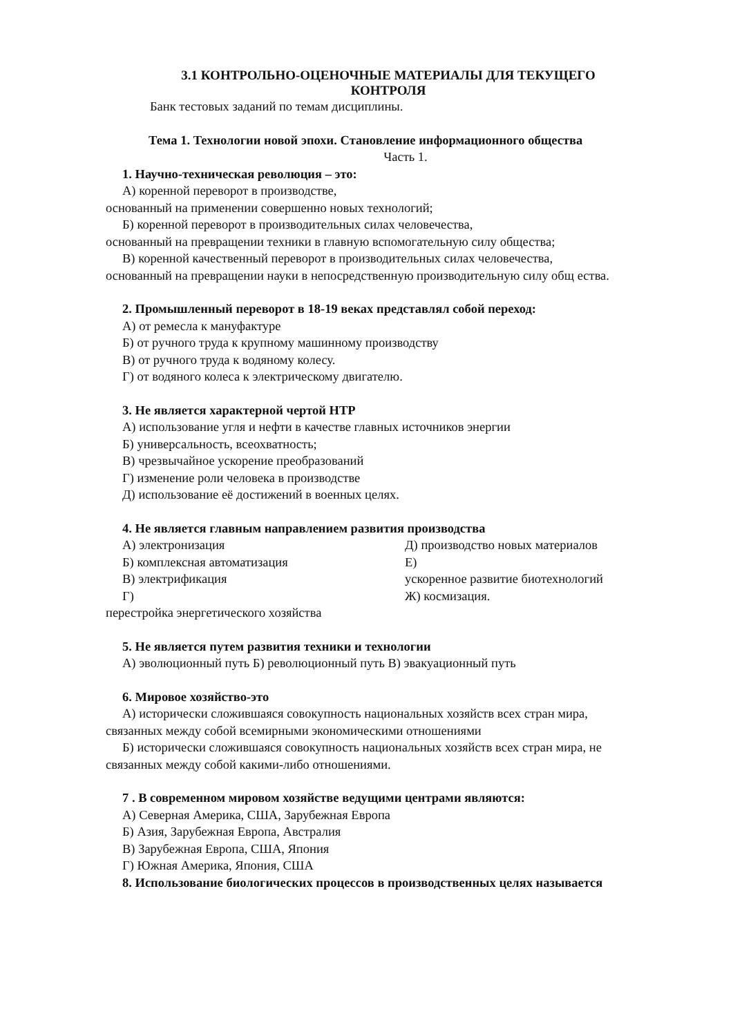3.1 КОНТРОЛЬНО-ОЦЕНОЧНЫЕ МАТЕРИАЛЫ ДЛЯ ТЕКУЩЕГО
КОНТРОЛЯ
Банк тестовых заданий по темам дисциплины.
Тема 1. Технологии новой эпохи. Становление информационного общества
Часть 1.
1. Научно-техническая революция – это:
А) коренной переворот в производстве,
основанный на применении совершенно новых технологий;
Б) коренной переворот в производительных силах человечества,
основанный на превращении техники в главную вспомогательную силу общества;
В) коренной качественный переворот в производительных силах человечества,
основанный на превращении науки в непосредственную производительную силу общ ества.
2. Промышленный переворот в 18-19 веках представлял собой переход:
А) от ремесла к мануфактуре
Б) от ручного труда к крупному машинному производству
В) от ручного труда к водяному колесу.
Г) от водяного колеса к электрическому двигателю.
3. Не является характерной чертой НТР
А) использование угля и нефти в качестве главных источников энергии
Б) универсальность, всеохватность;
В) чрезвычайное ускорение преобразований
Г) изменение роли человека в производстве
Д) использование её достижений в военных целях.
4. Не является главным направлением развития производства
А) электронизация
Б) комплексная автоматизация
В) электрификация
Г)
Д) производство новых материалов
Е)
ускоренное развитие биотехнологий
Ж) космизация.
перестройка энергетического хозяйства
5. Не является путем развития техники и технологии
А) эволюционный путь Б) революционный путь В) эвакуационный путь
6. Мировое хозяйство-это
А) исторически сложившаяся совокупность национальных хозяйств всех стран мира,
связанных между собой всемирными экономическими отношениями
Б) исторически сложившаяся совокупность национальных хозяйств всех стран мира, не
связанных между собой какими-либо отношениями.
7 . В современном мировом хозяйстве ведущими центрами являются:
А) Северная Америка, США, Зарубежная Европа
Б) Азия, Зарубежная Европа, Австралия
В) Зарубежная Европа, США, Япония
Г) Южная Америка, Япония, США
8. Использование биологических процессов в производственных целях называется